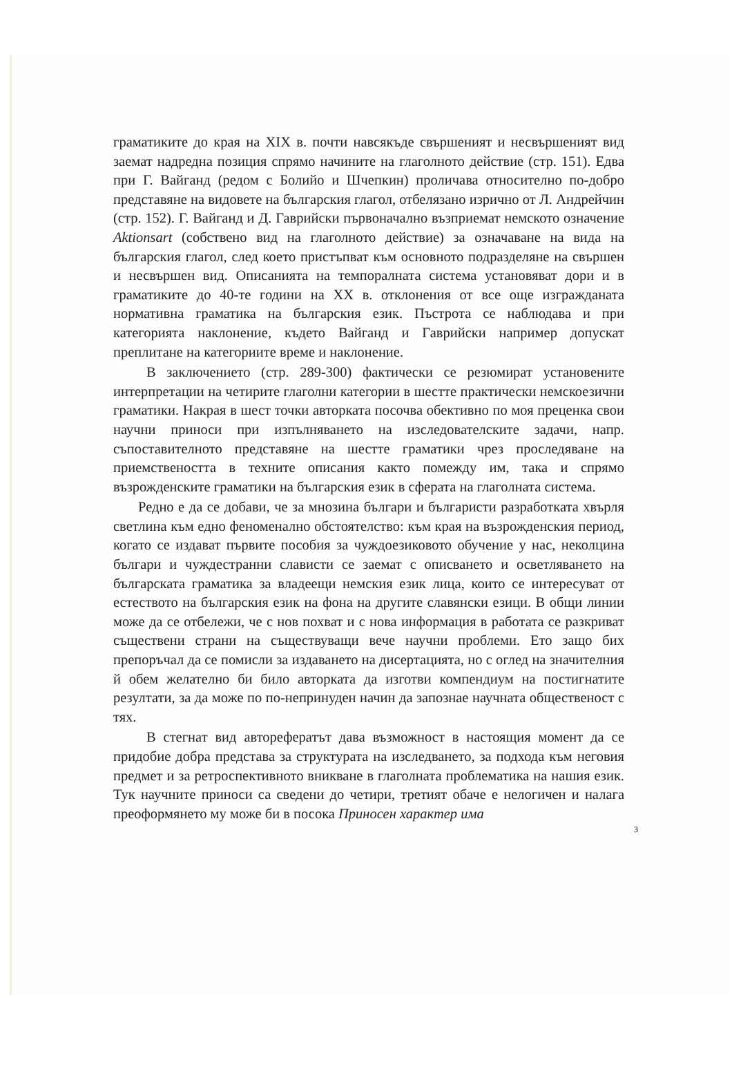граматиките до края на XIX в. почти навсякъде свършеният и несвършеният вид заемат надредна позиция спрямо начините на глаголното действие (стр. 151). Едва при Г. Вайганд (редом с Болийо и Шчепкин) проличава относително по-добро представяне на видовете на българския глагол, отбелязано изрично от Л. Андрейчин (стр. 152). Г. Вайганд и Д. Гаврийски първоначално възприемат немското означение Aktionsart (собствено вид на глаголното действие) за означаване на вида на българския глагол, след което пристъпват към основното подразделяне на свършен и несвършен вид. Описанията на темпоралната система установяват дори и в граматиките до 40-те години на XX в. отклонения от все още изгражданата нормативна граматика на българския език. Пъстрота се наблюдава и при категорията наклонение, където Вайганд и Гаврийски например допускат преплитане на категориите време и наклонение.
В заключението (стр. 289-300) фактически се резюмират установените интерпретации на четирите глаголни категории в шестте практически немскоезични граматики. Накрая в шест точки авторката посочва обективно по моя преценка свои научни приноси при изпълняването на изследователските задачи, напр. съпоставителното представяне на шестте граматики чрез проследяване на приемствеността в техните описания както помежду им, така и спрямо възрожденските граматики на българския език в сферата на глаголната система.
Редно е да се добави, че за мнозина българи и българисти разработката хвърля светлина към едно феноменално обстоятелство: към края на възрожденския период, когато се издават първите пособия за чуждоезиковото обучение у нас, неколцина българи и чуждестранни слависти се заемат с описването и осветляването на българската граматика за владеещи немския език лица, които се интересуват от естеството на българския език на фона на другите славянски езици. В общи линии може да се отбележи, че с нов похват и с нова информация в работата се разкриват съществени страни на съществуващи вече научни проблеми. Ето защо бих препоръчал да се помисли за издаването на дисертацията, но с оглед на значителния й обем желателно би било авторката да изготви компендиум на постигнатите резултати, за да може по по-непринуден начин да запознае научната общественост с тях.
В стегнат вид авторефератът дава възможност в настоящия момент да се придобие добра представа за структурата на изследването, за подхода към неговия предмет и за ретроспективното вникване в глаголната проблематика на нашия език. Тук научните приноси са сведени до четири, третият обаче е нелогичен и налага преоформянето му може би в посока Приносен характер има
3